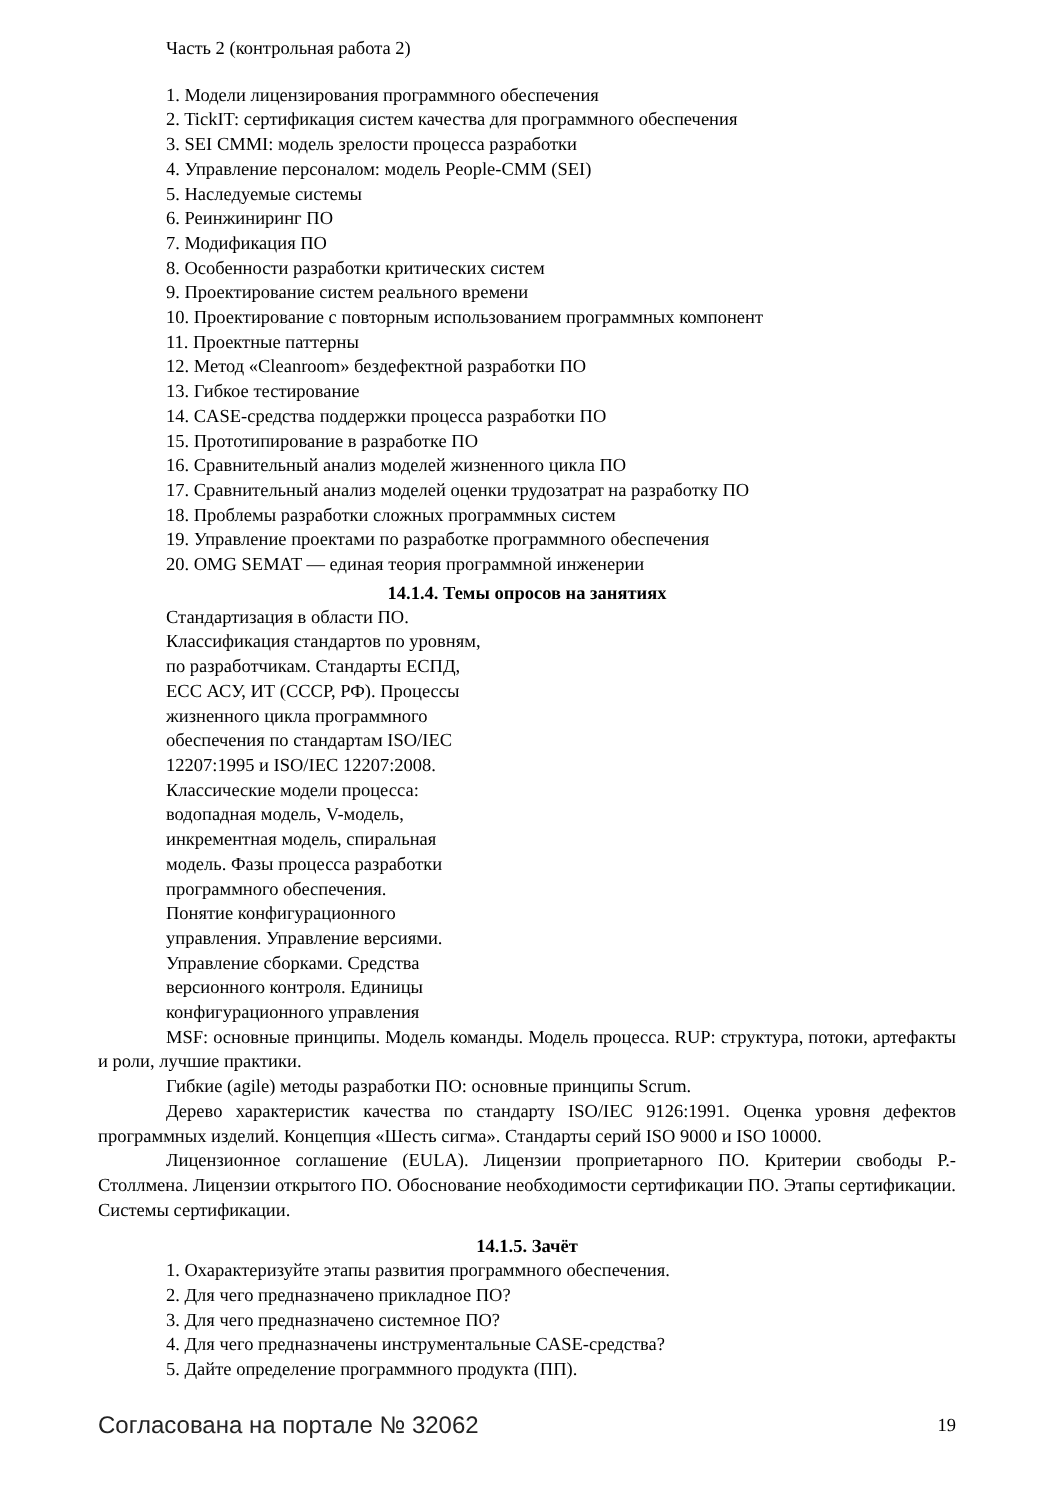Часть 2 (контрольная работа 2)
1. Модели лицензирования программного обеспечения
2. TickIT: сертификация систем качества для программного обеспечения
3. SEI CMMI: модель зрелости процесса разработки
4. Управление персоналом: модель People-CMM (SEI)
5. Наследуемые системы
6. Реинжиниринг ПО
7. Модификация ПО
8. Особенности разработки критических систем
9. Проектирование систем реального времени
10. Проектирование с повторным использованием программных компонент
11. Проектные паттерны
12. Метод «Cleanroom» бездефектной разработки ПО
13. Гибкое тестирование
14. CASE-средства поддержки процесса разработки ПО
15. Прототипирование в разработке ПО
16. Сравнительный анализ моделей жизненного цикла ПО
17. Сравнительный анализ моделей оценки трудозатрат на разработку ПО
18. Проблемы разработки сложных программных систем
19. Управление проектами по разработке программного обеспечения
20. OMG SEMAT — единая теория программной инженерии
14.1.4. Темы опросов на занятиях
Стандартизация в области ПО.
Классификация стандартов по уровням,
по разработчикам. Стандарты ЕСПД,
ЕСС АСУ, ИТ (СССР, РФ). Процессы
жизненного цикла программного
обеспечения по стандартам ISO/IEC
12207:1995 и ISO/IEC 12207:2008.
Классические модели процесса:
водопадная модель, V-модель,
инкрементная модель, спиральная
модель. Фазы процесса разработки
программного обеспечения.
Понятие конфигурационного
управления. Управление версиями.
Управление сборками. Средства
версионного контроля. Единицы
конфигурационного управления
MSF: основные принципы. Модель команды. Модель процесса. RUP: структура, потоки, артефакты и роли, лучшие практики.
Гибкие (agile) методы разработки ПО: основные принципы Scrum.
Дерево характеристик качества по стандарту ISO/IEC 9126:1991. Оценка уровня дефектов программных изделий. Концепция «Шесть сигма». Стандарты серий ISO 9000 и ISO 10000.
Лицензионное соглашение (EULA). Лицензии проприетарного ПО. Критерии свободы Р.-Столлмена. Лицензии открытого ПО. Обоснование необходимости сертификации ПО. Этапы сертификации. Системы сертификации.
14.1.5. Зачёт
1. Охарактеризуйте этапы развития программного обеспечения.
2. Для чего предназначено прикладное ПО?
3. Для чего предназначено системное ПО?
4. Для чего предназначены инструментальные CASE-средства?
5. Дайте определение программного продукта (ПП).
Согласована на портале № 32062 19